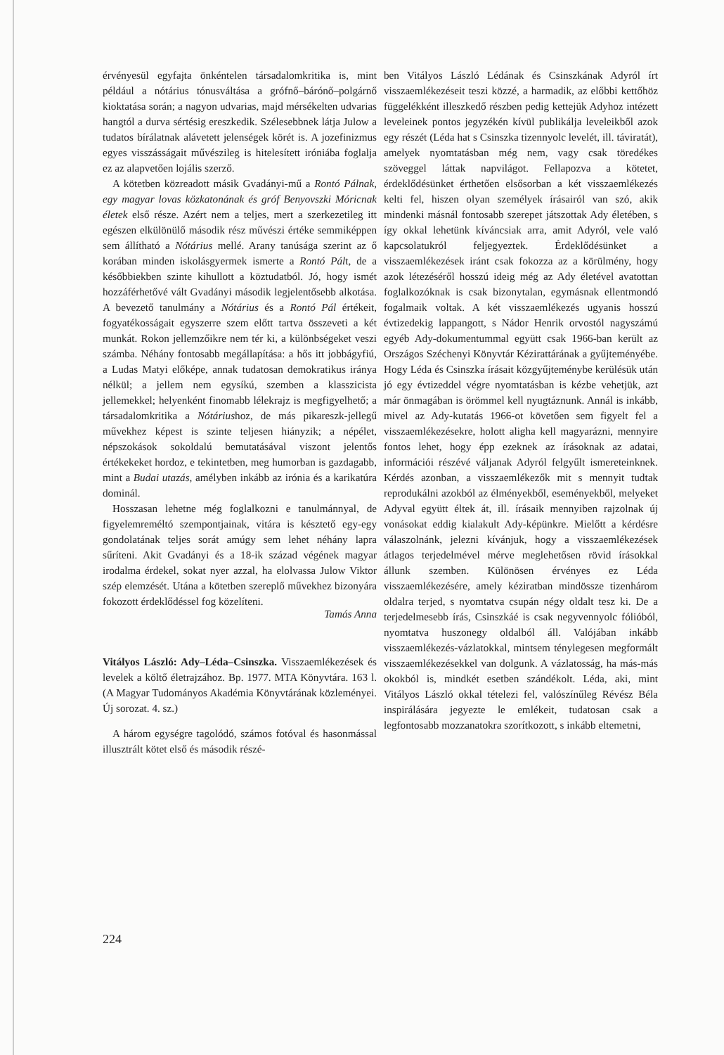érvényesül egyfajta önkéntelen társadalomkritika is, mint például a nótárius tónusváltása a grófnő–bárónő–polgárnő kioktatása során; a nagyon udvarias, majd mérsékelten udvarias hangtól a durva sértésig ereszkedik. Szélesebbnek látja Julow a tudatos bírálatnak alávetett jelenségek körét is. A jozefinizmus egyes visszásságait művészileg is hitelesített iróniába foglalja ez az alapvetően lojális szerző.
A kötetben közreadott másik Gvadányi-mű a Rontó Pálnak, egy magyar lovas közkatonának és gróf Benyovszki Móricnak életek első része. Azért nem a teljes, mert a szerkezetileg itt egészen elkülönülő második rész művészi értéke semmiképpen sem állítható a Nótárius mellé. Arany tanúsága szerint az ő korában minden iskolásgyermek ismerte a Rontó Pált, de a későbbiekben szinte kihullott a köztudatból. Jó, hogy ismét hozzáférhetővé vált Gvadányi második legjelentősebb alkotása. A bevezető tanulmány a Nótárius és a Rontó Pál értékeit, fogyatékosságait egyszerre szem előtt tartva összeveti a két munkát. Rokon jellemzőikre nem tér ki, a különbségeket veszi számba. Néhány fontosabb megállapítása: a hős itt jobbágyfiú, a Ludas Matyi előképe, annak tudatosan demokratikus iránya nélkül; a jellem nem egysíkú, szemben a klasszicista jellemekkel; helyenként finomabb lélekrajz is megfigyelhető; a társadalomkritika a Nótáriushoz, de más pikareszk-jellegű művekhez képest is szinte teljesen hiányzik; a népélet, népszokások sokoldalú bemutatásával viszont jelentős értékekeket hordoz, e tekintetben, meg humorban is gazdagabb, mint a Budai utazás, amélyben inkább az irónia és a karikatúra dominál.
Hosszasan lehetne még foglalkozni e tanulmánnyal, de figyelemreméltó szempontjainak, vitára is késztető egy-egy gondolatának teljes sorát amúgy sem lehet néhány lapra sűríteni. Akit Gvadányi és a 18-ik század végének magyar irodalma érdekel, sokat nyer azzal, ha elolvassa Julow Viktor szép elemzését. Utána a kötetben szereplő művekhez bizonyára fokozott érdeklődéssel fog közelíteni.
Tamás Anna
Vitályos László: Ady–Léda–Csinszka. Visszaemlékezések és levelek a költő életrajzához. Bp. 1977. MTA Könyvtára. 163 l. (A Magyar Tudományos Akadémia Könyvtárának közleményei. Új sorozat. 4. sz.)
A három egységre tagolódó, számos fotóval és hasonmással illusztrált kötet első és második részé-
ben Vitályos László Lédának és Csinszkának Adyról írt visszaemlékezéseit teszi közzé, a harmadik, az előbbi kettőhöz függelékként illeszkedő részben pedig kettejük Adyhoz intézett leveleinek pontos jegyzékén kívül publikálja leveleikből azok egy részét (Léda hat s Csinszka tizennyolc levelét, ill. táviratát), amelyek nyomtatásban még nem, vagy csak töredékes szöveggel láttak napvilágot. Fellapozva a kötetet, érdeklődésünket érthetően elsősorban a két visszaemlékezés kelti fel, hiszen olyan személyek írásairól van szó, akik mindenki másnál fontosabb szerepet játszottak Ady életében, s így okkal lehetünk kíváncsiak arra, amit Adyról, vele való kapcsolatukról feljegyeztek. Érdeklődésünket a visszaemlékezések iránt csak fokozza az a körülmény, hogy azok létezéséről hosszú ideig még az Ady életével avatottan foglalkozóknak is csak bizonytalan, egymásnak ellentmondó fogalmaik voltak. A két visszaemlékezés ugyanis hosszú évtizedekig lappangott, s Nádor Henrik orvostól nagyszámú egyéb Ady-dokumentummal együtt csak 1966-ban került az Országos Széchenyi Könyvtár Kézirattárának a gyűjteményébe. Hogy Léda és Csinszka írásait közgyűjteménybe kerülésük után jó egy évtizeddel végre nyomtatásban is kézbe vehetjük, azt már önmagában is örömmel kell nyugtáznunk. Annál is inkább, mivel az Ady-kutatás 1966-ot követően sem figyelt fel a visszaemlékezésekre, holott aligha kell magyarázni, mennyire fontos lehet, hogy épp ezeknek az írásoknak az adatai, információi részévé váljanak Adyról felgyűlt ismereteinknek. Kérdés azonban, a visszaemlékezők mit s mennyit tudtak reprodukálni azokból az élményekből, eseményekből, melyeket Adyval együtt éltek át, ill. írásaik mennyiben rajzolnak új vonásokat eddig kialakult Ady-képünkre. Mielőtt a kérdésre válaszolnánk, jelezni kívánjuk, hogy a visszaemlékezések átlagos terjedelmével mérve meglehetősen rövid írásokkal állunk szemben. Különösen érvényes ez Léda visszaemlékezésére, amely kéziratban mindössze tizenhárom oldalra terjed, s nyomtatva csupán négy oldalt tesz ki. De a terjedelmesebb írás, Csinszkáé is csak negyvennyolc fólióból, nyomtatva huszonegy oldalból áll. Valójában inkább visszaemlékezés-vázlatokkal, mintsem ténylegesen megformált visszaemlékezésekkel van dolgunk. A vázlatosság, ha más-más okokból is, mindkét esetben szándékolt. Léda, aki, mint Vitályos László okkal tételezi fel, valószínűleg Révész Béla inspirálására jegyezte le emlékeit, tudatosan csak a legfontosabb mozzanatokra szorítkozott, s inkább eltemetni,
224